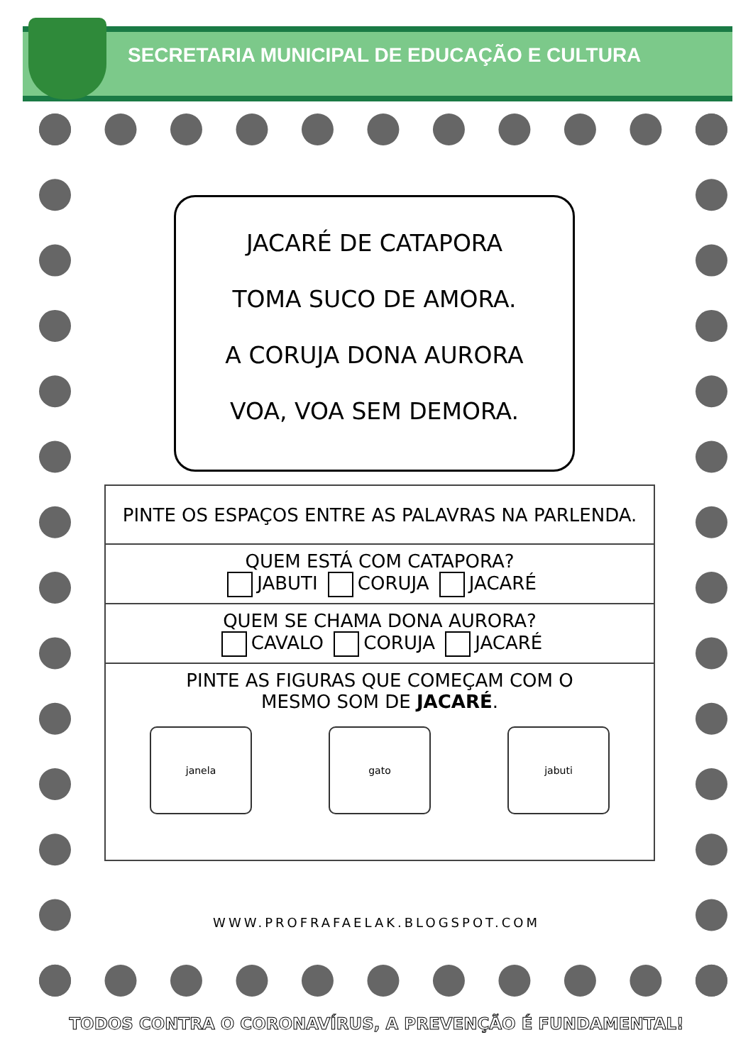SECRETARIA MUNICIPAL DE EDUCAÇÃO E CULTURA
JACARÉ DE CATAPORA
TOMA SUCO DE AMORA.
A CORUJA DONA AURORA
VOA, VOA SEM DEMORA.
| PINTE OS ESPAÇOS ENTRE AS PALAVRAS NA PARLENDA. |
| QUEM ESTÁ COM CATAPORA? JABUTI CORUJA JACARÉ |
| QUEM SE CHAMA DONA AURORA? CAVALO CORUJA JACARÉ |
| PINTE AS FIGURAS QUE COMEÇAM COM O MESMO SOM DE JACARÉ . janela gato jabuti |
WWW.PROFRAFAELAK.BLOGSPOT.COM
TODOS CONTRA O CORONAVÍRUS, A PREVENÇÃO É FUNDAMENTAL!